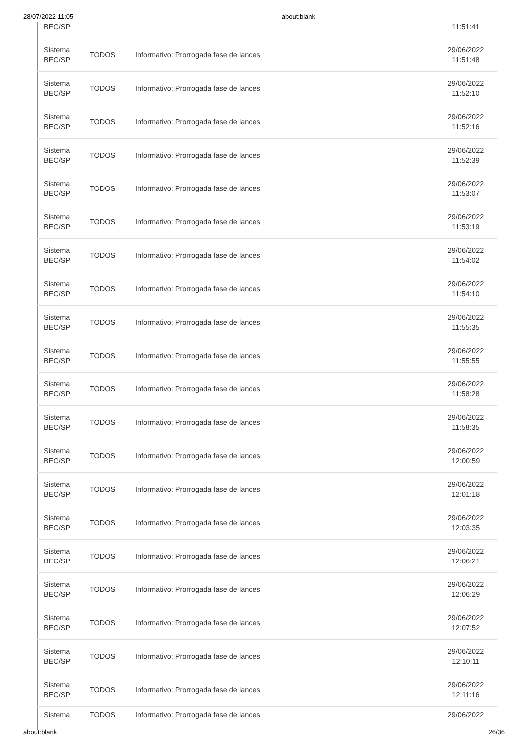28/07/2022 11:05 about:blank
| BEC/SP | | | 11:51:41 |
| Sistema BEC/SP | TODOS | Informativo: Prorrogada fase de lances | 29/06/2022 11:51:48 |
| Sistema BEC/SP | TODOS | Informativo: Prorrogada fase de lances | 29/06/2022 11:52:10 |
| Sistema BEC/SP | TODOS | Informativo: Prorrogada fase de lances | 29/06/2022 11:52:16 |
| Sistema BEC/SP | TODOS | Informativo: Prorrogada fase de lances | 29/06/2022 11:52:39 |
| Sistema BEC/SP | TODOS | Informativo: Prorrogada fase de lances | 29/06/2022 11:53:07 |
| Sistema BEC/SP | TODOS | Informativo: Prorrogada fase de lances | 29/06/2022 11:53:19 |
| Sistema BEC/SP | TODOS | Informativo: Prorrogada fase de lances | 29/06/2022 11:54:02 |
| Sistema BEC/SP | TODOS | Informativo: Prorrogada fase de lances | 29/06/2022 11:54:10 |
| Sistema BEC/SP | TODOS | Informativo: Prorrogada fase de lances | 29/06/2022 11:55:35 |
| Sistema BEC/SP | TODOS | Informativo: Prorrogada fase de lances | 29/06/2022 11:55:55 |
| Sistema BEC/SP | TODOS | Informativo: Prorrogada fase de lances | 29/06/2022 11:58:28 |
| Sistema BEC/SP | TODOS | Informativo: Prorrogada fase de lances | 29/06/2022 11:58:35 |
| Sistema BEC/SP | TODOS | Informativo: Prorrogada fase de lances | 29/06/2022 12:00:59 |
| Sistema BEC/SP | TODOS | Informativo: Prorrogada fase de lances | 29/06/2022 12:01:18 |
| Sistema BEC/SP | TODOS | Informativo: Prorrogada fase de lances | 29/06/2022 12:03:35 |
| Sistema BEC/SP | TODOS | Informativo: Prorrogada fase de lances | 29/06/2022 12:06:21 |
| Sistema BEC/SP | TODOS | Informativo: Prorrogada fase de lances | 29/06/2022 12:06:29 |
| Sistema BEC/SP | TODOS | Informativo: Prorrogada fase de lances | 29/06/2022 12:07:52 |
| Sistema BEC/SP | TODOS | Informativo: Prorrogada fase de lances | 29/06/2022 12:10:11 |
| Sistema BEC/SP | TODOS | Informativo: Prorrogada fase de lances | 29/06/2022 12:11:16 |
| Sistema | TODOS | Informativo: Prorrogada fase de lances | 29/06/2022 |
about:blank 26/36